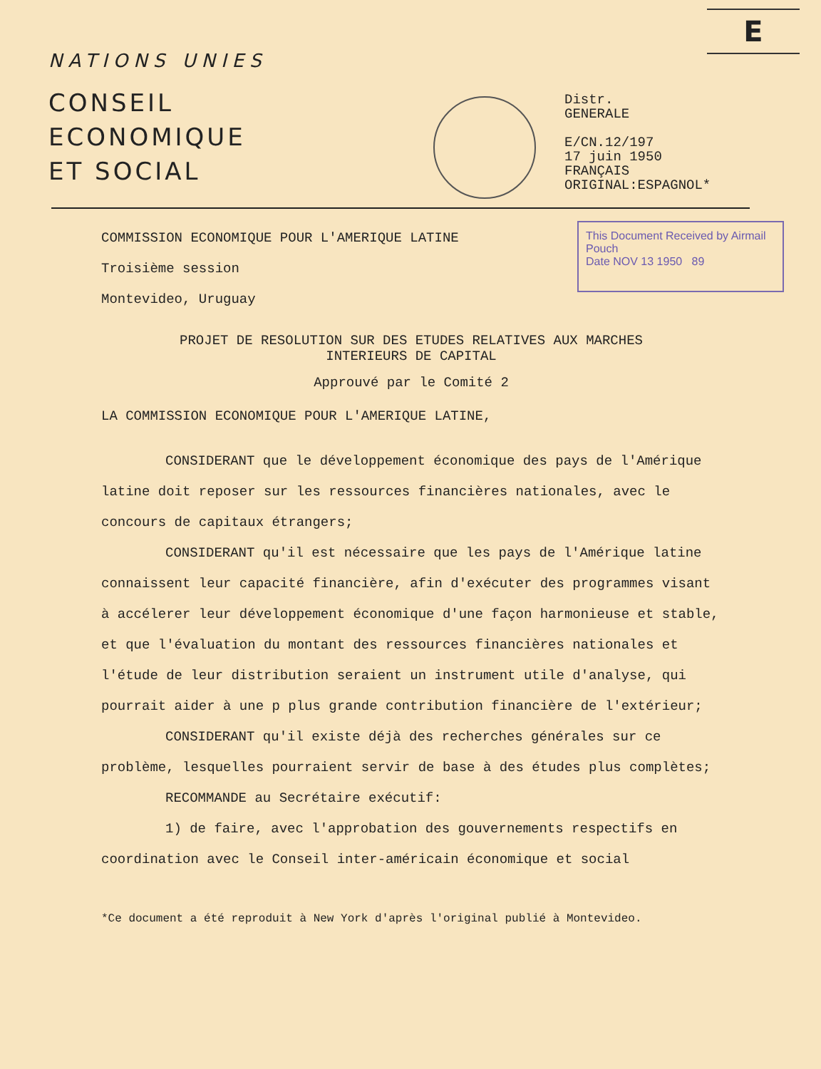E
NATIONS UNIES
CONSEIL
ECONOMIQUE
ET SOCIAL
Distr.
GENERALE
E/CN.12/197
17 juin 1950
FRANÇAIS
ORIGINAL:ESPAGNOL*
This Document Received by Airmail Pouch
Date NOV 13 1950 89
COMMISSION ECONOMIQUE POUR L'AMERIQUE LATINE
Troisième session
Montevideo, Uruguay
PROJET DE RESOLUTION SUR DES ETUDES RELATIVES AUX MARCHES
INTERIEURS DE CAPITAL
Approuvé par le Comité 2
LA COMMISSION ECONOMIQUE POUR L'AMERIQUE LATINE,
CONSIDERANT que le développement économique des pays de l'Amérique latine doit reposer sur les ressources financières nationales, avec le concours de capitaux étrangers;
CONSIDERANT qu'il est nécessaire que les pays de l'Amérique latine connaissent leur capacité financière, afin d'exécuter des programmes visant à accélerer leur développement économique d'une façon harmonieuse et stable, et que l'évaluation du montant des ressources financières nationales et l'étude de leur distribution seraient un instrument utile d'analyse, qui pourrait aider à une p plus grande contribution financière de l'extérieur;
CONSIDERANT qu'il existe déjà des recherches générales sur ce problème, lesquelles pourraient servir de base à des études plus complètes;
RECOMMANDE au Secrétaire exécutif:
1) de faire, avec l'approbation des gouvernements respectifs en coordination avec le Conseil inter-américain économique et social
*Ce document a été reproduit à New York d'après l'original publié à Montevideo.